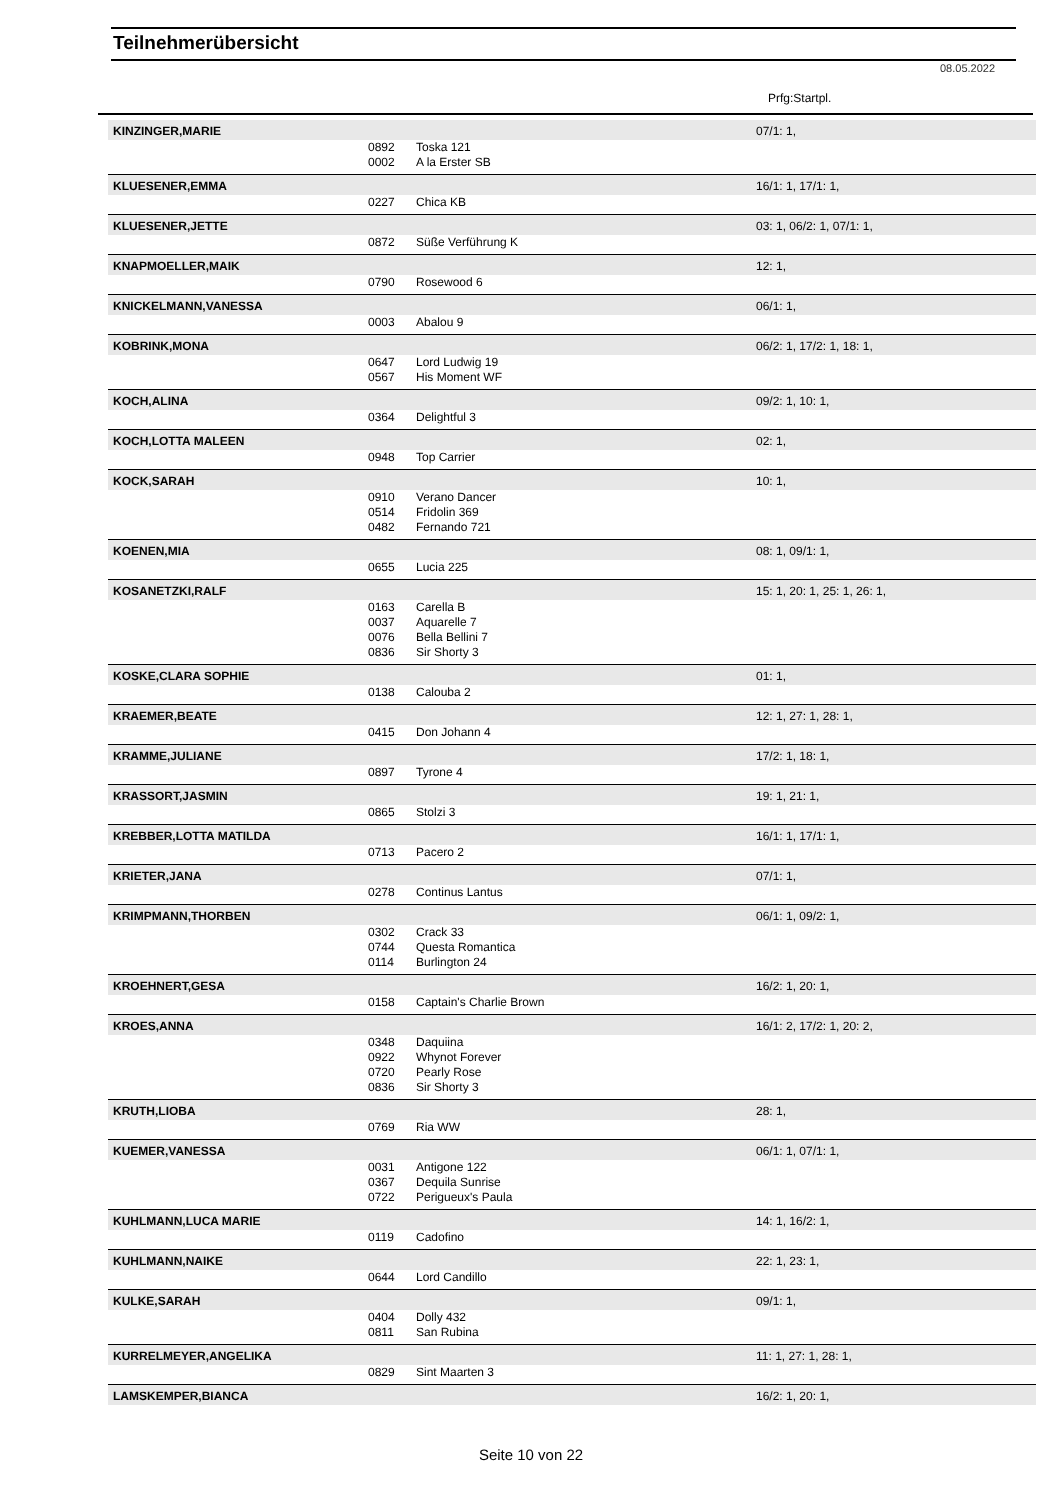Teilnehmerübersicht
08.05.2022
Prfg:Startpl.
| KINZINGER,MARIE | | | 07/1: 1, |
| | 0892 | Toska 121 | |
| | 0002 | A la Erster SB | |
| KLUESENER,EMMA | | | 16/1: 1, 17/1: 1, |
| | 0227 | Chica KB | |
| KLUESENER,JETTE | | | 03: 1, 06/2: 1, 07/1: 1, |
| | 0872 | Süße Verführung K | |
| KNAPMOELLER,MAIK | | | 12: 1, |
| | 0790 | Rosewood 6 | |
| KNICKELMANN,VANESSA | | | 06/1: 1, |
| | 0003 | Abalou 9 | |
| KOBRINK,MONA | | | 06/2: 1, 17/2: 1, 18: 1, |
| | 0647 | Lord Ludwig 19 | |
| | 0567 | His Moment WF | |
| KOCH,ALINA | | | 09/2: 1, 10: 1, |
| | 0364 | Delightful 3 | |
| KOCH,LOTTA MALEEN | | | 02: 1, |
| | 0948 | Top Carrier | |
| KOCK,SARAH | | | 10: 1, |
| | 0910 | Verano Dancer | |
| | 0514 | Fridolin 369 | |
| | 0482 | Fernando 721 | |
| KOENEN,MIA | | | 08: 1, 09/1: 1, |
| | 0655 | Lucia 225 | |
| KOSANETZKI,RALF | | | 15: 1, 20: 1, 25: 1, 26: 1, |
| | 0163 | Carella B | |
| | 0037 | Aquarelle 7 | |
| | 0076 | Bella Bellini 7 | |
| | 0836 | Sir Shorty 3 | |
| KOSKE,CLARA SOPHIE | | | 01: 1, |
| | 0138 | Calouba 2 | |
| KRAEMER,BEATE | | | 12: 1, 27: 1, 28: 1, |
| | 0415 | Don Johann 4 | |
| KRAMME,JULIANE | | | 17/2: 1, 18: 1, |
| | 0897 | Tyrone 4 | |
| KRASSORT,JASMIN | | | 19: 1, 21: 1, |
| | 0865 | Stolzi 3 | |
| KREBBER,LOTTA MATILDA | | | 16/1: 1, 17/1: 1, |
| | 0713 | Pacero 2 | |
| KRIETER,JANA | | | 07/1: 1, |
| | 0278 | Continus Lantus | |
| KRIMPMANN,THORBEN | | | 06/1: 1, 09/2: 1, |
| | 0302 | Crack 33 | |
| | 0744 | Questa Romantica | |
| | 0114 | Burlington 24 | |
| KROEHNERT,GESA | | | 16/2: 1, 20: 1, |
| | 0158 | Captain's Charlie Brown | |
| KROES,ANNA | | | 16/1: 2, 17/2: 1, 20: 2, |
| | 0348 | Daquiina | |
| | 0922 | Whynot Forever | |
| | 0720 | Pearly Rose | |
| | 0836 | Sir Shorty 3 | |
| KRUTH,LIOBA | | | 28: 1, |
| | 0769 | Ria WW | |
| KUEMER,VANESSA | | | 06/1: 1, 07/1: 1, |
| | 0031 | Antigone 122 | |
| | 0367 | Dequila Sunrise | |
| | 0722 | Perigueux's Paula | |
| KUHLMANN,LUCA MARIE | | | 14: 1, 16/2: 1, |
| | 0119 | Cadofino | |
| KUHLMANN,NAIKE | | | 22: 1, 23: 1, |
| | 0644 | Lord Candillo | |
| KULKE,SARAH | | | 09/1: 1, |
| | 0404 | Dolly 432 | |
| | 0811 | San Rubina | |
| KURRELMEYER,ANGELIKA | | | 11: 1, 27: 1, 28: 1, |
| | 0829 | Sint Maarten 3 | |
| LAMSKEMPER,BIANCA | | | 16/2: 1, 20: 1, |
Seite 10 von 22